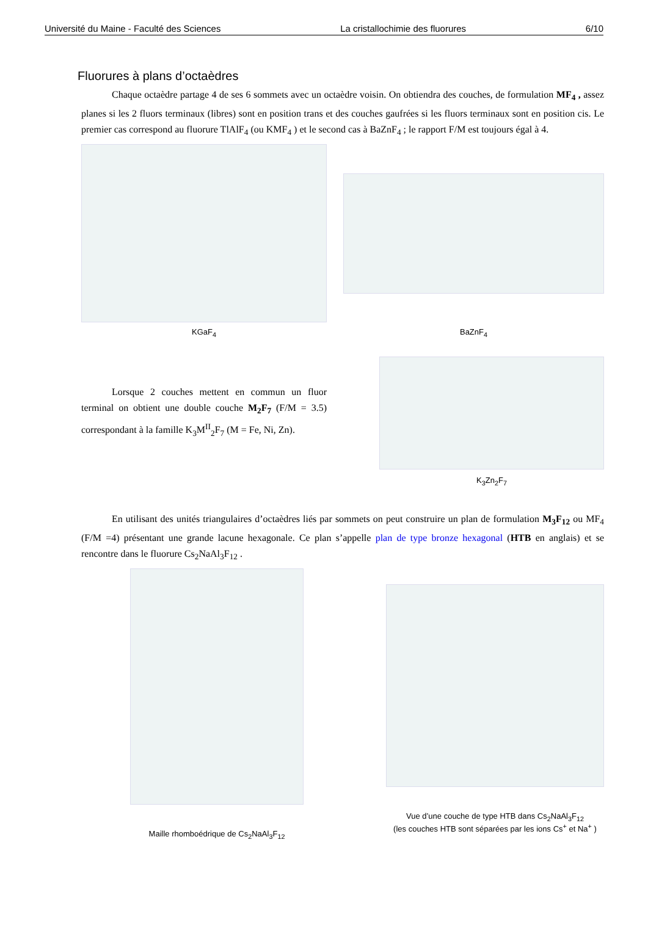Université du Maine - Faculté des Sciences La cristallochimie des fluorures 6/10
Fluorures à plans d’octaèdres
Chaque octaèdre partage 4 de ses 6 sommets avec un octaèdre voisin. On obtiendra des couches, de formulation MF<sub>4</sub> , assez planes si les 2 fluors terminaux (libres) sont en position trans et des couches gaufrées si les fluors terminaux sont en position cis. Le premier cas correspond au fluorure TlAlF<sub>4</sub> (ou KMF<sub>4</sub> ) et le second cas à BaZnF<sub>4</sub> ; le rapport F/M est toujours égal à 4.
KGaF<sub>4</sub>
BaZnF<sub>4</sub>
Lorsque 2 couches mettent en commun un fluor terminal on obtient une double couche M<sub>2</sub>F<sub>7</sub> (F/M = 3.5) correspondant à la famille K<sub>3</sub>M<sup>II</sup><sub>2</sub>F<sub>7</sub> (M = Fe, Ni, Zn).
K<sub>3</sub>Zn<sub>2</sub>F<sub>7</sub>
En utilisant des unités triangulaires d’octaèdres liés par sommets on peut construire un plan de formulation M<sub>3</sub>F<sub>12</sub> ou MF<sub>4</sub> (F/M =4) présentant une grande lacune hexagonale. Ce plan s’appelle plan de type bronze hexagonal (HTB en anglais) et se rencontre dans le fluorure Cs<sub>2</sub>NaAl<sub>3</sub>F<sub>12</sub> .
Maille rhomboédrique de Cs<sub>2</sub>NaAl<sub>3</sub>F<sub>12</sub>
Vue d’une couche de type HTB dans Cs<sub>2</sub>NaAl<sub>3</sub>F<sub>12</sub>
(les couches HTB sont séparées par les ions Cs<sup>+</sup> et Na<sup>+</sup> )